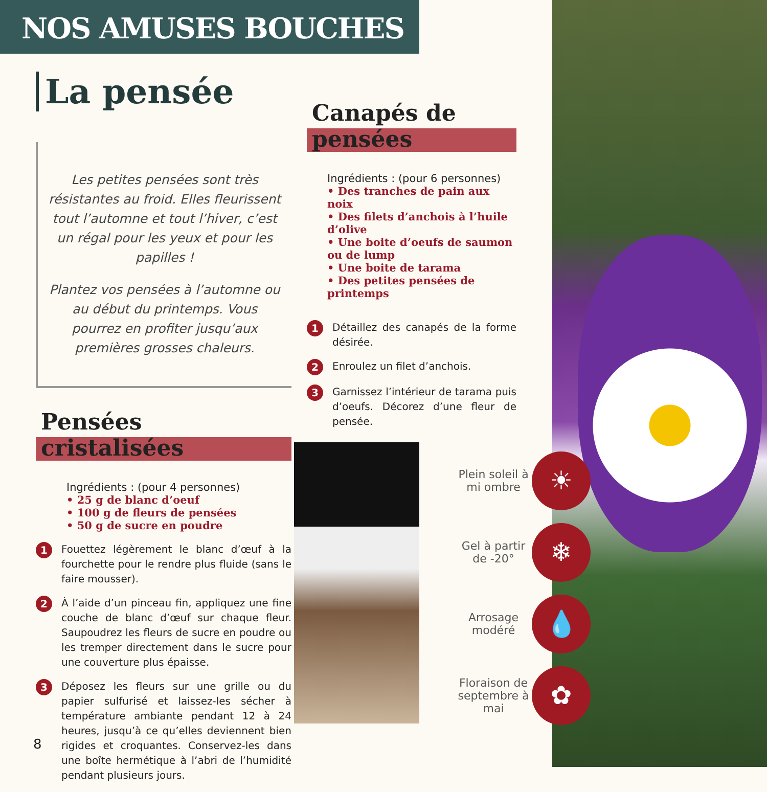NOS AMUSES BOUCHES
La pensée
Les petites pensées sont très résistantes au froid. Elles fleurissent tout l’automne et tout l’hiver, c’est un régal pour les yeux et pour les papilles !
Plantez vos pensées à l’automne ou au début du printemps. Vous pourrez en profiter jusqu’aux premières grosses chaleurs.
Pensées cristalisées
Ingrédients : (pour 4 personnes)
• 25 g de blanc d’oeuf
• 100 g de fleurs de pensées
• 50 g de sucre en poudre
1 Fouettez légèrement le blanc d’œuf à la fourchette pour le rendre plus fluide (sans le faire mousser).
2 À l’aide d’un pinceau fin, appliquez une fine couche de blanc d’œuf sur chaque fleur. Saupoudrez les fleurs de sucre en poudre ou les tremper directement dans le sucre pour une couverture plus épaisse.
3 Déposez les fleurs sur une grille ou du papier sulfurisé et laissez-les sécher à température ambiante pendant 12 à 24 heures, jusqu’à ce qu’elles deviennent bien rigides et croquantes. Conservez-les dans une boîte hermétique à l’abri de l’humidité pendant plusieurs jours.
Canapés de pensées
Ingrédients : (pour 6 personnes)
• Des tranches de pain aux noix
• Des filets d’anchois à l’huile d’olive
• Une boite d’oeufs de saumon ou de lump
• Une boite de tarama
• Des petites pensées de printemps
1 Détaillez des canapés de la forme désirée.
2 Enroulez un filet d’anchois.
3 Garnissez l’intérieur de tarama puis d’oeufs. Décorez d’une fleur de pensée.
Plein soleil à mi ombre
☀
Gel à partir de -20°
❄
Arrosage modéré
💧
Floraison de septembre à mai
✿
8